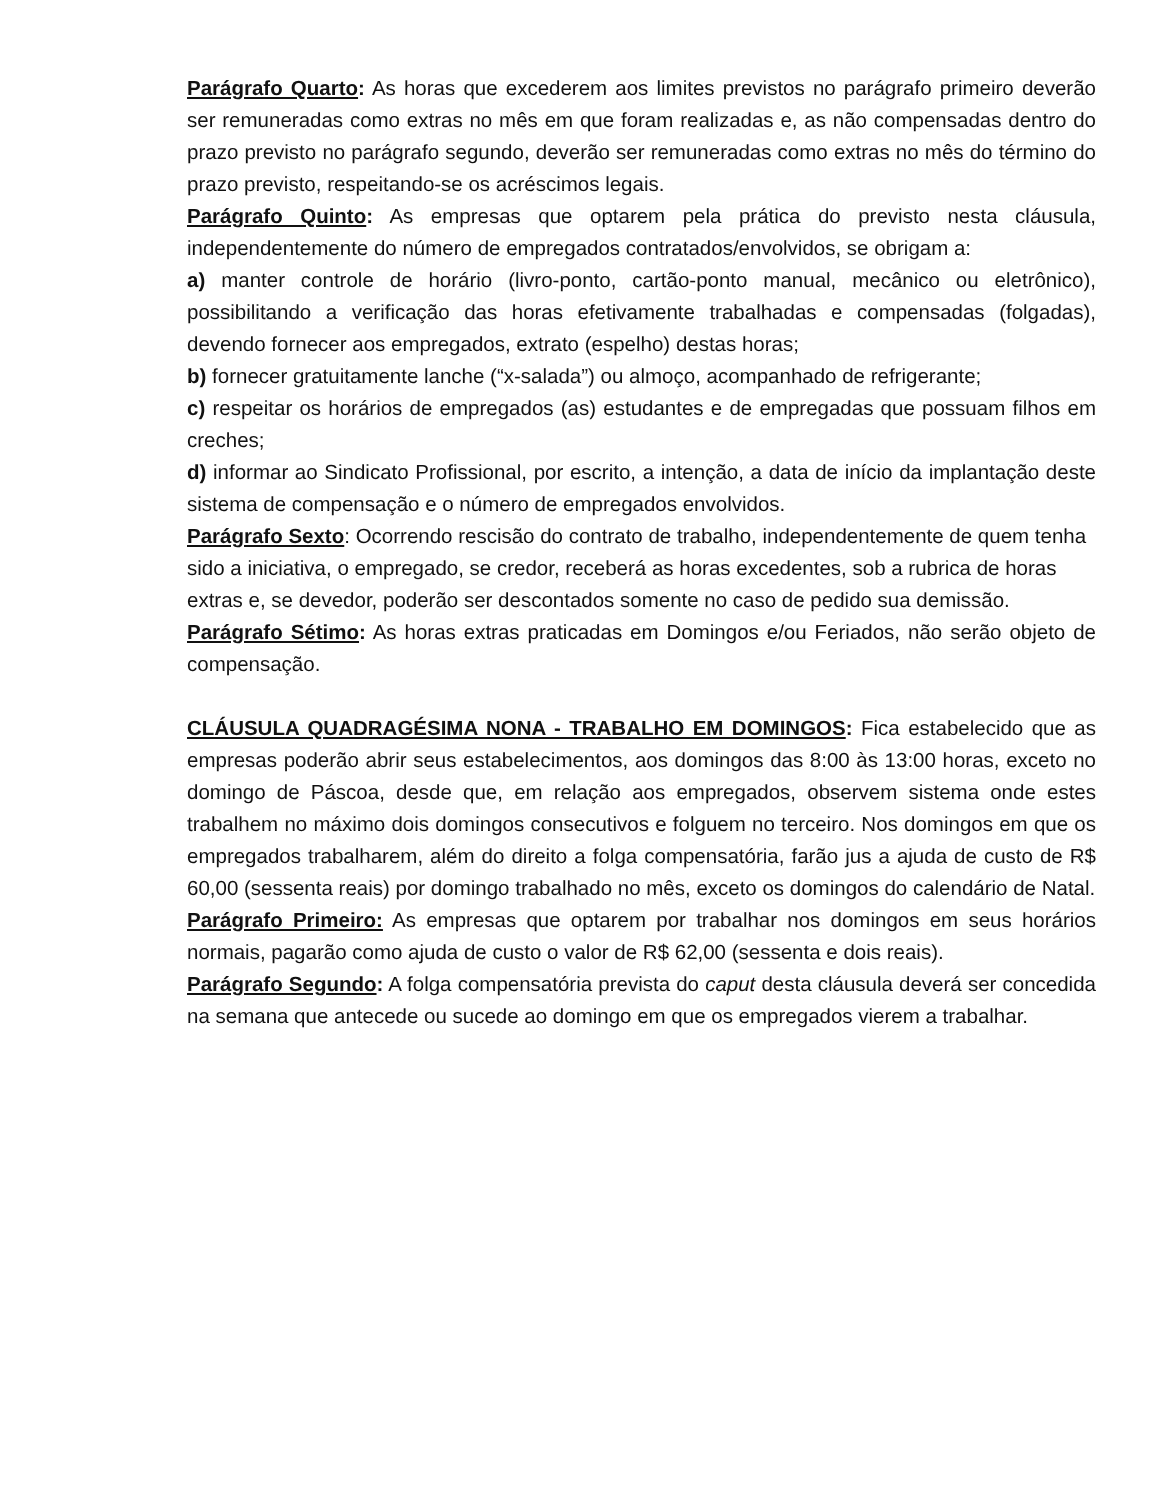Parágrafo Quarto: As horas que excederem aos limites previstos no parágrafo primeiro deverão ser remuneradas como extras no mês em que foram realizadas e, as não compensadas dentro do prazo previsto no parágrafo segundo, deverão ser remuneradas como extras no mês do término do prazo previsto, respeitando-se os acréscimos legais.
Parágrafo Quinto: As empresas que optarem pela prática do previsto nesta cláusula, independentemente do número de empregados contratados/envolvidos, se obrigam a:
a) manter controle de horário (livro-ponto, cartão-ponto manual, mecânico ou eletrônico), possibilitando a verificação das horas efetivamente trabalhadas e compensadas (folgadas), devendo fornecer aos empregados, extrato (espelho) destas horas;
b) fornecer gratuitamente lanche (“x-salada”) ou almoço, acompanhado de refrigerante;
c) respeitar os horários de empregados (as) estudantes e de empregadas que possuam filhos em creches;
d) informar ao Sindicato Profissional, por escrito, a intenção, a data de início da implantação deste sistema de compensação e o número de empregados envolvidos.
Parágrafo Sexto: Ocorrendo rescisão do contrato de trabalho, independentemente de quem tenha sido a iniciativa, o empregado, se credor, receberá as horas excedentes, sob a rubrica de horas extras e, se devedor, poderão ser descontados somente no caso de pedido sua demissão.
Parágrafo Sétimo: As horas extras praticadas em Domingos e/ou Feriados, não serão objeto de compensação.
CLÁUSULA QUADRAGÉSIMA NONA - TRABALHO EM DOMINGOS: Fica estabelecido que as empresas poderão abrir seus estabelecimentos, aos domingos das 8:00 às 13:00 horas, exceto no domingo de Páscoa, desde que, em relação aos empregados, observem sistema onde estes trabalhem no máximo dois domingos consecutivos e folguem no terceiro. Nos domingos em que os empregados trabalharem, além do direito a folga compensatória, farão jus a ajuda de custo de R$ 60,00 (sessenta reais) por domingo trabalhado no mês, exceto os domingos do calendário de Natal.
Parágrafo Primeiro: As empresas que optarem por trabalhar nos domingos em seus horários normais, pagarão como ajuda de custo o valor de R$ 62,00 (sessenta e dois reais).
Parágrafo Segundo: A folga compensatória prevista do caput desta cláusula deverá ser concedida na semana que antecede ou sucede ao domingo em que os empregados vierem a trabalhar.